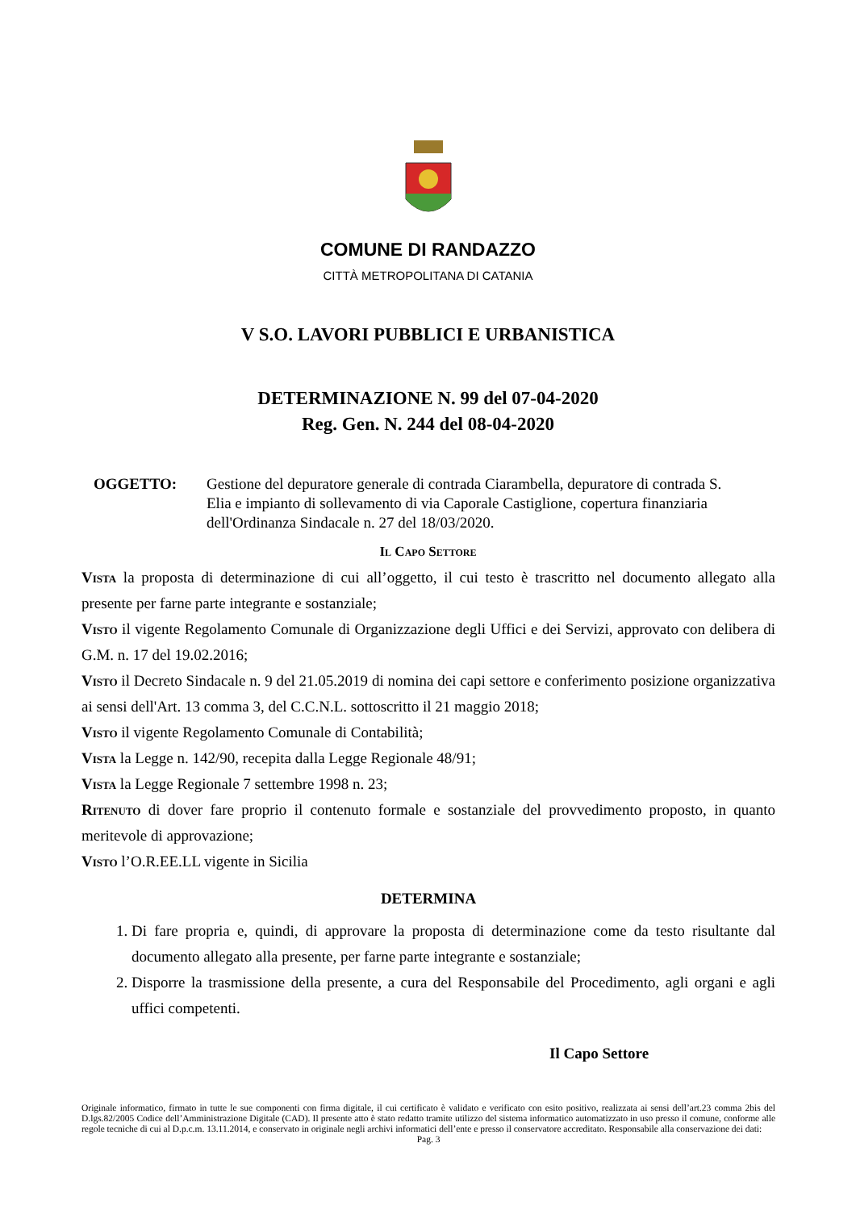COMUNE DI RANDAZZO
CITTÀ METROPOLITANA DI CATANIA
V S.O. LAVORI PUBBLICI E URBANISTICA
DETERMINAZIONE N. 99 del 07-04-2020
Reg. Gen. N. 244 del 08-04-2020
OGGETTO: Gestione del depuratore generale di contrada Ciarambella, depuratore di contrada S. Elia e impianto di sollevamento di via Caporale Castiglione, copertura finanziaria dell'Ordinanza Sindacale n. 27 del 18/03/2020.
Il Capo Settore
Vista la proposta di determinazione di cui all’oggetto, il cui testo è trascritto nel documento allegato alla presente per farne parte integrante e sostanziale;
Visto il vigente Regolamento Comunale di Organizzazione degli Uffici e dei Servizi, approvato con delibera di G.M. n. 17 del 19.02.2016;
Visto il Decreto Sindacale n. 9 del 21.05.2019 di nomina dei capi settore e conferimento posizione organizzativa ai sensi dell'Art. 13 comma 3, del C.C.N.L. sottoscritto il 21 maggio 2018;
Visto il vigente Regolamento Comunale di Contabilità;
Vista la Legge n. 142/90, recepita dalla Legge Regionale 48/91;
Vista la Legge Regionale 7 settembre 1998 n. 23;
Ritenuto di dover fare proprio il contenuto formale e sostanziale del provvedimento proposto, in quanto meritevole di approvazione;
Visto l’O.R.EE.LL vigente in Sicilia
DETERMINA
1. Di fare propria e, quindi, di approvare la proposta di determinazione come da testo risultante dal documento allegato alla presente, per farne parte integrante e sostanziale;
2. Disporre la trasmissione della presente, a cura del Responsabile del Procedimento, agli organi e agli uffici competenti.
Il Capo Settore
Originale informatico, firmato in tutte le sue componenti con firma digitale, il cui certificato è validato e verificato con esito positivo, realizzata ai sensi dell’art.23 comma 2bis del D.lgs.82/2005 Codice dell’Amministrazione Digitale (CAD). Il presente atto è stato redatto tramite utilizzo del sistema informatico automatizzato in uso presso il comune, conforme alle regole tecniche di cui al D.p.c.m. 13.11.2014, e conservato in originale negli archivi informatici dell’ente e presso il conservatore accreditato. Responsabile alla conservazione dei dati:
Pag. 3